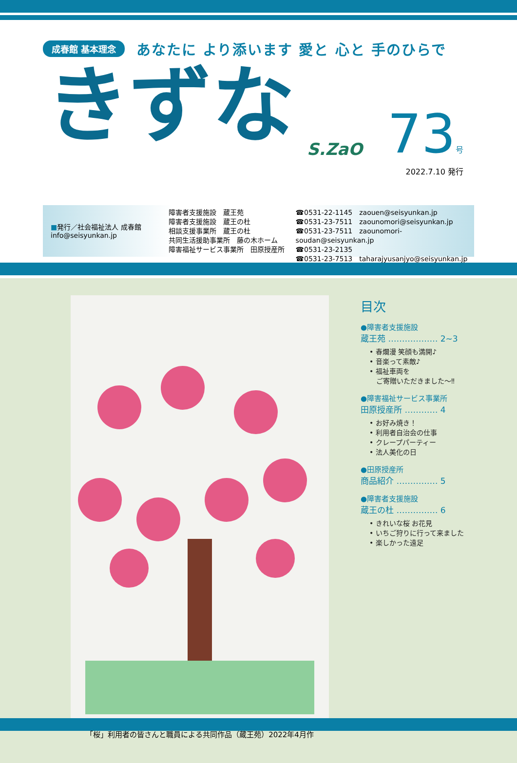成春館 基本理念 あなたに より添います 愛と 心と 手のひらで
きずな
S.ZaO
73号
2022.7.10 発行
■発行／社会福祉法人 成春館
info@seisyunkan.jp
障害者支援施設　蔵王苑
障害者支援施設　蔵王の杜
相談支援事業所　蔵王の杜
共同生活援助事業所　藤の木ホーム
障害福祉サービス事業所　田原授産所
☎0531-22-1145　zaouen@seisyunkan.jp
☎0531-23-7511　zaounomori@seisyunkan.jp
☎0531-23-7511　zaounomori-soudan@seisyunkan.jp
☎0531-23-2135
☎0531-23-7513　taharajyusanjyo@seisyunkan.jp
「桜」利用者の皆さんと職員による共同作品（蔵王苑）2022年4月作
目次
●障害者支援施設
蔵王苑 ……………… 2~3
• 春爛漫 笑顔も満開♪
• 音楽って素敵♪
• 福祉車両を
　ご寄贈いただきました～‼
●障害福祉サービス事業所
田原授産所 ………… 4
• お好み焼き！
• 利用者自治会の仕事
• クレープパーティー
• 法人美化の日
●田原授産所
商品紹介 …………… 5
●障害者支援施設
蔵王の杜 …………… 6
• きれいな桜 お花見
• いちご狩りに行って来ました
• 楽しかった遠足